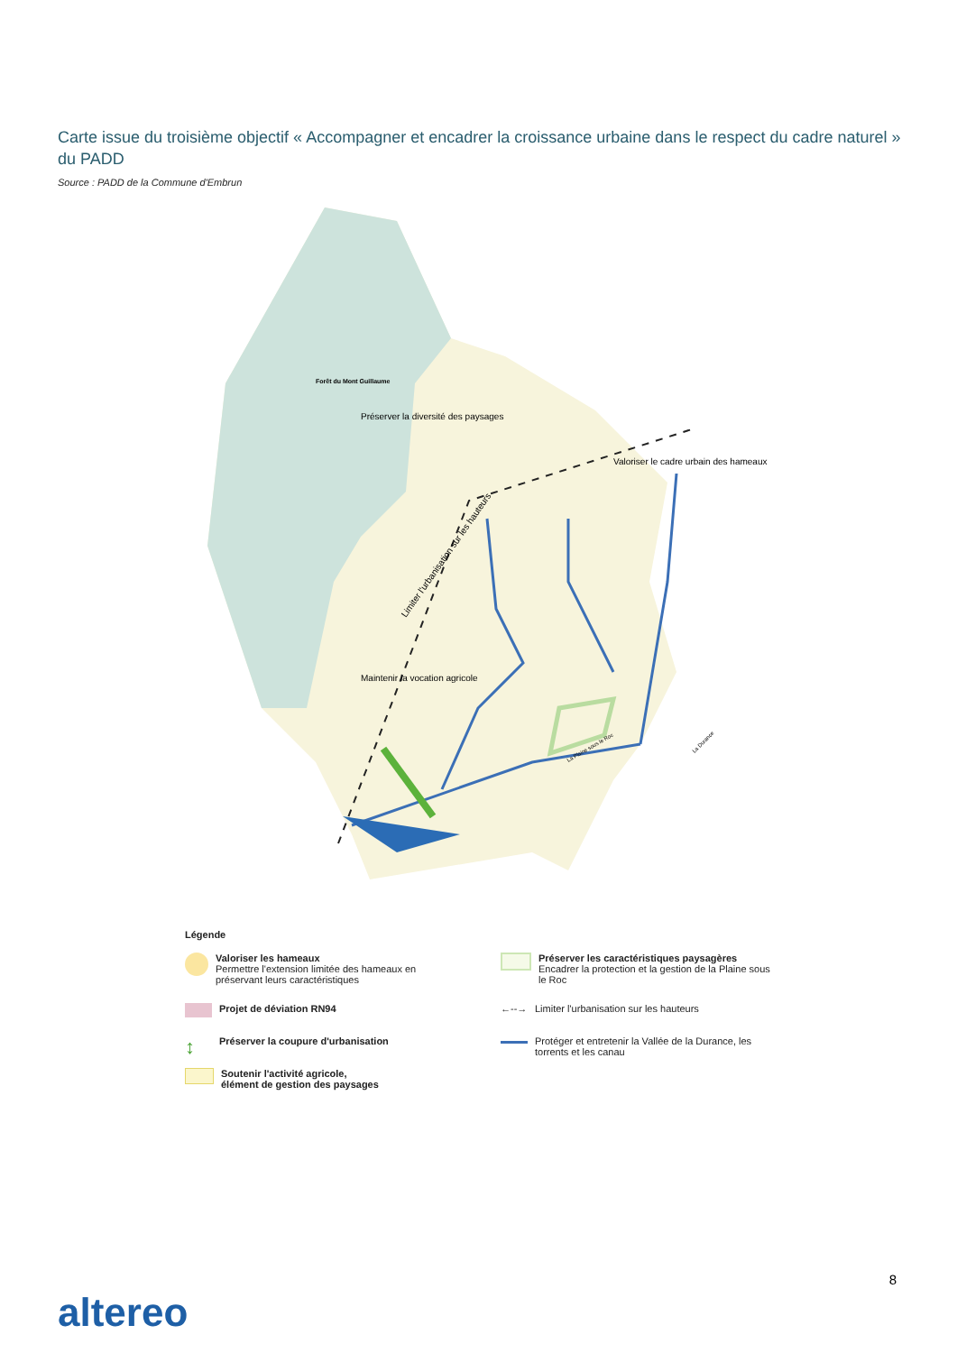Carte issue du troisième objectif « Accompagner et encadrer la croissance urbaine dans le respect du cadre naturel » du PADD
Source : PADD de la Commune d'Embrun
Forêt du Mont Guillaume
Préserver la diversité des paysages
Valoriser le cadre urbain des hameaux
Maintenir la vocation agricole
Limiter l'urbanisation sur les hauteurs
La Plaine sous le Roc
La Durance
Légende
Valoriser les hameaux
Permettre l'extension limitée des hameaux en préservant leurs caractéristiques
Projet de déviation RN94
↕
Préserver la coupure d'urbanisation
Soutenir l'activité agricole,
élément de gestion des paysages
Préserver les caractéristiques paysagères
Encadrer la protection et la gestion de la Plaine sous le Roc
←--→
Limiter l'urbanisation sur les hauteurs
Protéger et entretenir la Vallée de la Durance, les torrents et les canau
8
altereo